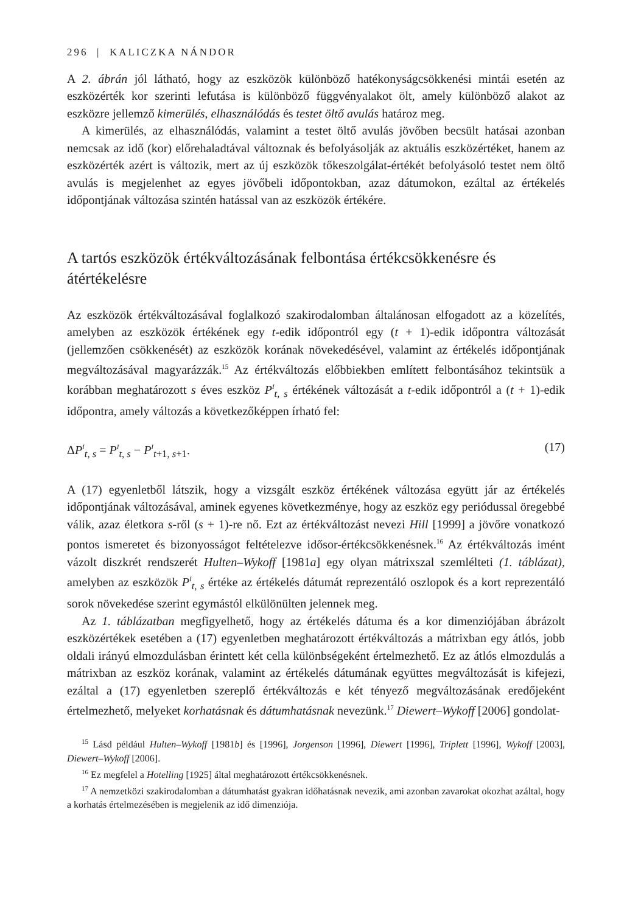296 | KALICZKA NÁNDOR
A 2. ábrán jól látható, hogy az eszközök különböző hatékonyságcsökkenési mintái esetén az eszközérték kor szerinti lefutása is különböző függvényalakot ölt, amely különböző alakot az eszközre jellemző kimerülés, elhasználódás és testet öltő avulás határoz meg.
A kimerülés, az elhasználódás, valamint a testet öltő avulás jövőben becsült hatásai azonban nemcsak az idő (kor) előrehaladtával változnak és befolyásolják az aktuális eszközértéket, hanem az eszközérték azért is változik, mert az új eszközök tőkeszolgálat-értékét befolyásoló testet nem öltő avulás is megjelenhet az egyes jövőbeli időpontokban, azaz dátumokon, ezáltal az értékelés időpontjának változása szintén hatással van az eszközök értékére.
A tartós eszközök értékváltozásának felbontása értékcsökkenésre és átértékelésre
Az eszközök értékváltozásával foglalkozó szakirodalomban általánosan elfogadott az a közelítés, amelyben az eszközök értékének egy t-edik időpontról egy (t + 1)-edik időpontra változását (jellemzően csökkenését) az eszközök korának növekedésével, valamint az értékelés időpontjának megváltozásával magyarázzák.<sup>15</sup> Az értékváltozás előbbiekben említett felbontásához tekintsük a korábban meghatározott s éves eszköz P<sup>I</sup><sub>t, s</sub> értékének változását a t-edik időpontról a (t + 1)-edik időpontra, amely változás a következőképpen írható fel:
ΔP<sup>I</sup><sub>t, s</sub> = P<sup>I</sup><sub>t, s</sub> − P<sup>I</sup><sub>t+1, s+1</sub>. (17)
A (17) egyenletből látszik, hogy a vizsgált eszköz értékének változása együtt jár az értékelés időpontjának változásával, aminek egyenes következménye, hogy az eszköz egy periódussal öregebbé válik, azaz életkora s-ről (s + 1)-re nő. Ezt az értékváltozást nevezi Hill [1999] a jövőre vonatkozó pontos ismeretet és bizonyosságot feltételezve idősor-értékcsökkenésnek.<sup>16</sup> Az értékváltozás imént vázolt diszkrét rendszerét Hulten–Wykoff [1981a] egy olyan mátrixszal szemlélteti (1. táblázat), amelyben az eszközök P<sup>I</sup><sub>t, s</sub> értéke az értékelés dátumát reprezentáló oszlopok és a kort reprezentáló sorok növekedése szerint egymástól elkülönülten jelennek meg.
Az 1. táblázatban megfigyelhető, hogy az értékelés dátuma és a kor dimenziójában ábrázolt eszközértékek esetében a (17) egyenletben meghatározott értékváltozás a mátrixban egy átlós, jobb oldali irányú elmozdulásban érintett két cella különbségeként értelmezhető. Ez az átlós elmozdulás a mátrixban az eszköz korának, valamint az értékelés dátumának együttes megváltozását is kifejezi, ezáltal a (17) egyenletben szereplő értékváltozás e két tényező megváltozásának eredőjeként értelmezhető, melyeket korhatásnak és dátumhatásnak nevezünk.<sup>17</sup> Diewert–Wykoff [2006] gondolat-
<sup>15</sup> Lásd például Hulten–Wykoff [1981b] és [1996], Jorgenson [1996], Diewert [1996], Triplett [1996], Wykoff [2003], Diewert–Wykoff [2006].
<sup>16</sup> Ez megfelel a Hotelling [1925] által meghatározott értékcsökkenésnek.
<sup>17</sup> A nemzetközi szakirodalomban a dátumhatást gyakran időhatásnak nevezik, ami azonban zavarokat okozhat azáltal, hogy a korhatás értelmezésében is megjelenik az idő dimenziója.